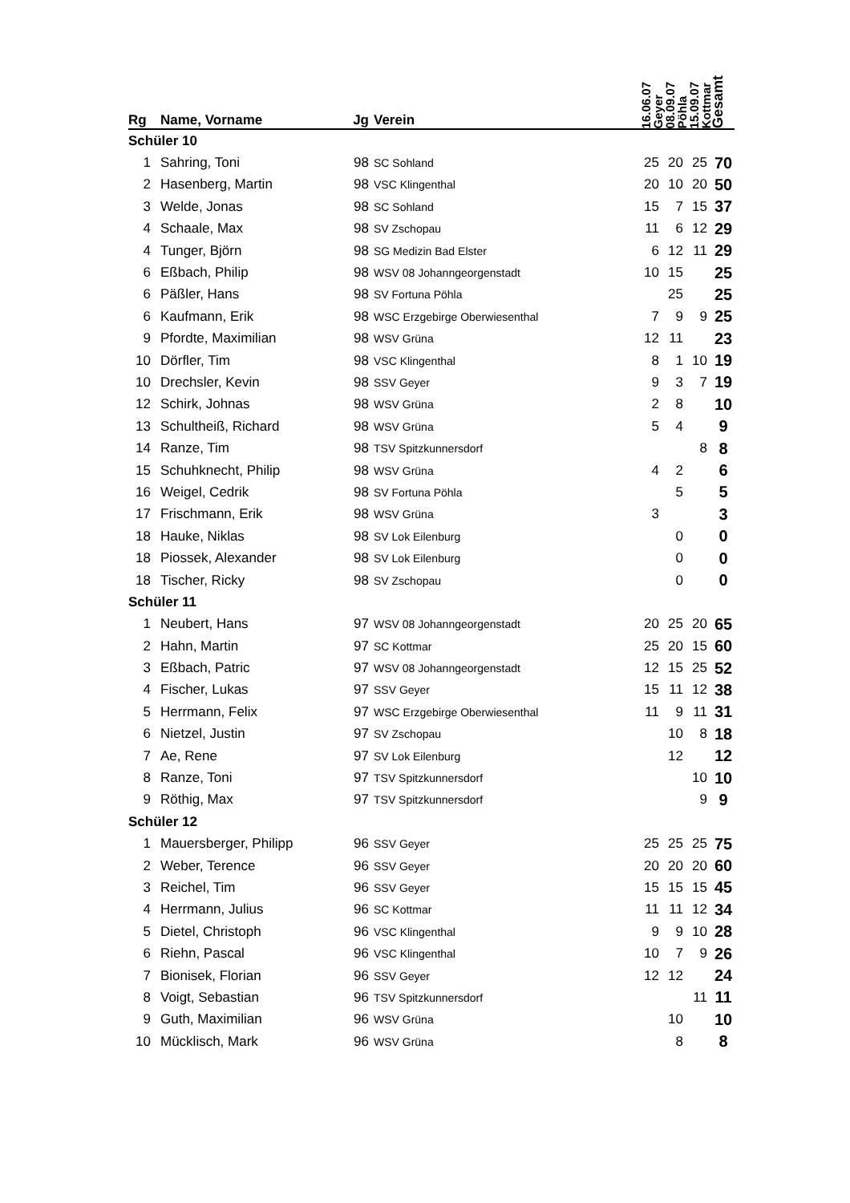| Rg | Name, Vorname | Jg | Verein | 16.06.07 Geyer | 08.09.07 Pöhla | 15.09.07 Kottmar | Gesamt |
| --- | --- | --- | --- | --- | --- | --- | --- |
| Schüler 10 | | | | | | | |
| 1 | Sahring, Toni | 98 | SC Sohland | 25 | 20 | 25 | 70 |
| 2 | Hasenberg, Martin | 98 | VSC Klingenthal | 20 | 10 | 20 | 50 |
| 3 | Welde, Jonas | 98 | SC Sohland | 15 | 7 | 15 | 37 |
| 4 | Schaale, Max | 98 | SV Zschopau | 11 | 6 | 12 | 29 |
| 4 | Tunger, Björn | 98 | SG Medizin Bad Elster | 6 | 12 | 11 | 29 |
| 6 | Eßbach, Philip | 98 | WSV 08 Johanngeorgenstadt | 10 | 15 | | 25 |
| 6 | Päßler, Hans | 98 | SV Fortuna Pöhla | | 25 | | 25 |
| 6 | Kaufmann, Erik | 98 | WSC Erzgebirge Oberwiesenthal | 7 | 9 | 9 | 25 |
| 9 | Pfordte, Maximilian | 98 | WSV Grüna | 12 | 11 | | 23 |
| 10 | Dörfler, Tim | 98 | VSC Klingenthal | 8 | 1 | 10 | 19 |
| 10 | Drechsler, Kevin | 98 | SSV Geyer | 9 | 3 | 7 | 19 |
| 12 | Schirk, Johnas | 98 | WSV Grüna | 2 | 8 | | 10 |
| 13 | Schultheiß, Richard | 98 | WSV Grüna | 5 | 4 | | 9 |
| 14 | Ranze, Tim | 98 | TSV Spitzkunnersdorf | | | 8 | 8 |
| 15 | Schuhknecht, Philip | 98 | WSV Grüna | 4 | 2 | | 6 |
| 16 | Weigel, Cedrik | 98 | SV Fortuna Pöhla | | 5 | | 5 |
| 17 | Frischmann, Erik | 98 | WSV Grüna | 3 | | | 3 |
| 18 | Hauke, Niklas | 98 | SV Lok Eilenburg | | 0 | | 0 |
| 18 | Piossek, Alexander | 98 | SV Lok Eilenburg | | 0 | | 0 |
| 18 | Tischer, Ricky | 98 | SV Zschopau | | 0 | | 0 |
| Schüler 11 | | | | | | | |
| 1 | Neubert, Hans | 97 | WSV 08 Johanngeorgenstadt | 20 | 25 | 20 | 65 |
| 2 | Hahn, Martin | 97 | SC Kottmar | 25 | 20 | 15 | 60 |
| 3 | Eßbach, Patric | 97 | WSV 08 Johanngeorgenstadt | 12 | 15 | 25 | 52 |
| 4 | Fischer, Lukas | 97 | SSV Geyer | 15 | 11 | 12 | 38 |
| 5 | Herrmann, Felix | 97 | WSC Erzgebirge Oberwiesenthal | 11 | 9 | 11 | 31 |
| 6 | Nietzel, Justin | 97 | SV Zschopau | | 10 | 8 | 18 |
| 7 | Ae, Rene | 97 | SV Lok Eilenburg | | 12 | | 12 |
| 8 | Ranze, Toni | 97 | TSV Spitzkunnersdorf | | | 10 | 10 |
| 9 | Röthig, Max | 97 | TSV Spitzkunnersdorf | | | 9 | 9 |
| Schüler 12 | | | | | | | |
| 1 | Mauersberger, Philipp | 96 | SSV Geyer | 25 | 25 | 25 | 75 |
| 2 | Weber, Terence | 96 | SSV Geyer | 20 | 20 | 20 | 60 |
| 3 | Reichel, Tim | 96 | SSV Geyer | 15 | 15 | 15 | 45 |
| 4 | Herrmann, Julius | 96 | SC Kottmar | 11 | 11 | 12 | 34 |
| 5 | Dietel, Christoph | 96 | VSC Klingenthal | 9 | 9 | 10 | 28 |
| 6 | Riehn, Pascal | 96 | VSC Klingenthal | 10 | 7 | 9 | 26 |
| 7 | Bionisek, Florian | 96 | SSV Geyer | 12 | 12 | | 24 |
| 8 | Voigt, Sebastian | 96 | TSV Spitzkunnersdorf | | | 11 | 11 |
| 9 | Guth, Maximilian | 96 | WSV Grüna | | 10 | | 10 |
| 10 | Mücklisch, Mark | 96 | WSV Grüna | | 8 | | 8 |